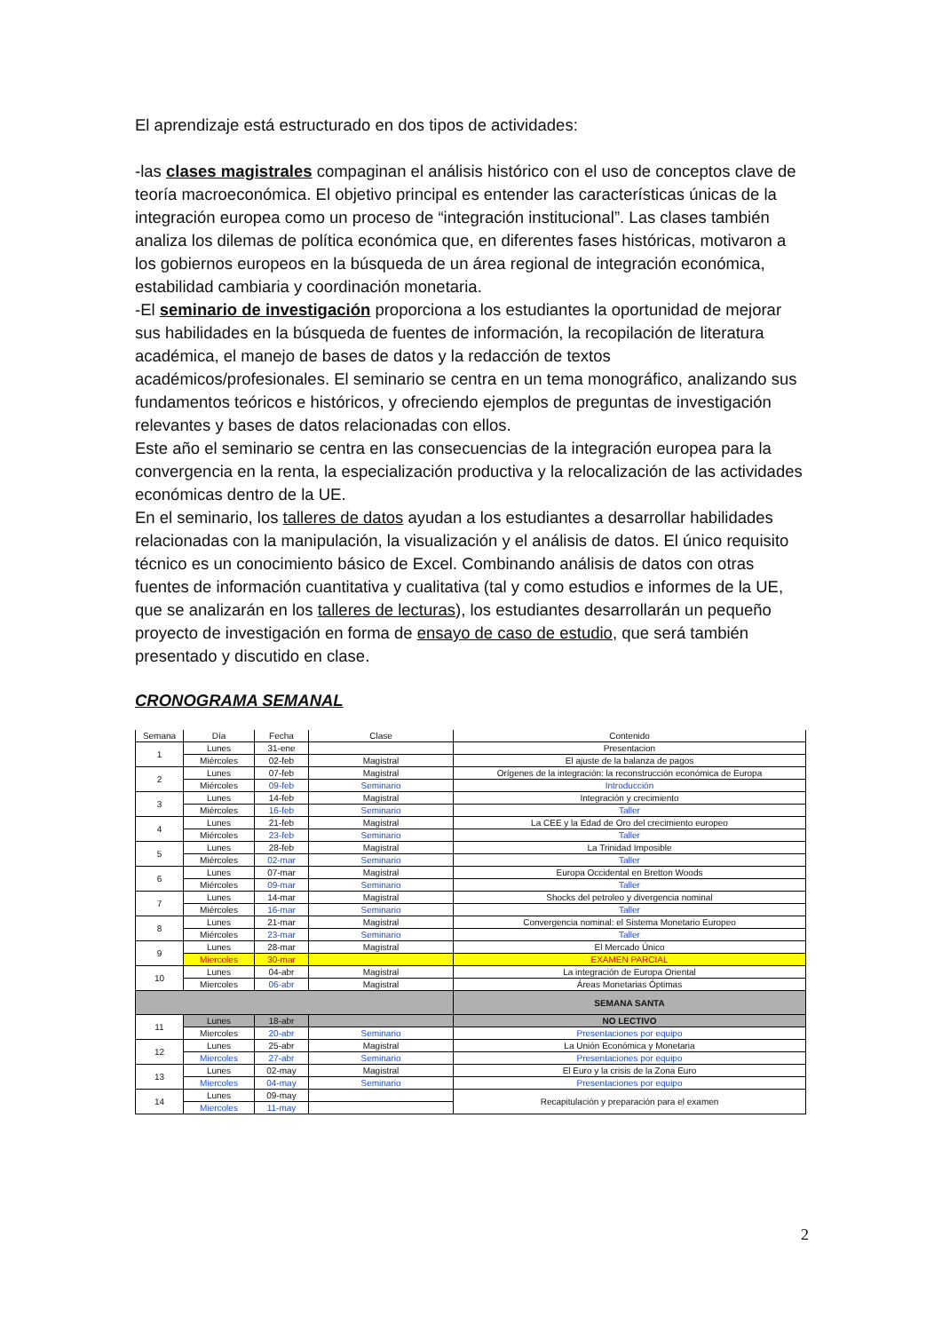El aprendizaje está estructurado en dos tipos de actividades:
-las clases magistrales compaginan el análisis histórico con el uso de conceptos clave de teoría macroeconómica. El objetivo principal es entender las características únicas de la integración europea como un proceso de “integración institucional”. Las clases también analiza los dilemas de política económica que, en diferentes fases históricas, motivaron a los gobiernos europeos en la búsqueda de un área regional de integración económica, estabilidad cambiaria y coordinación monetaria.
-El seminario de investigación proporciona a los estudiantes la oportunidad de mejorar sus habilidades en la búsqueda de fuentes de información, la recopilación de literatura académica, el manejo de bases de datos y la redacción de textos académicos/profesionales. El seminario se centra en un tema monográfico, analizando sus fundamentos teóricos e históricos, y ofreciendo ejemplos de preguntas de investigación relevantes y bases de datos relacionadas con ellos.
Este año el seminario se centra en las consecuencias de la integración europea para la convergencia en la renta, la especialización productiva y la relocalización de las actividades económicas dentro de la UE.
En el seminario, los talleres de datos ayudan a los estudiantes a desarrollar habilidades relacionadas con la manipulación, la visualización y el análisis de datos. El único requisito técnico es un conocimiento básico de Excel. Combinando análisis de datos con otras fuentes de información cuantitativa y cualitativa (tal y como estudios e informes de la UE, que se analizarán en los talleres de lecturas), los estudiantes desarrollarán un pequeño proyecto de investigación en forma de ensayo de caso de estudio, que será también presentado y discutido en clase.
CRONOGRAMA SEMANAL
| Semana | Día | Fecha | Clase | Contenido |
| --- | --- | --- | --- | --- |
| 1 | Lunes | 31-ene | | Presentacion |
| | Miércoles | 02-feb | Magistral | El ajuste de la balanza de pagos |
| 2 | Lunes | 07-feb | Magistral | Orígenes de la integración: la reconstrucción económica de Europa |
| | Miércoles | 09-feb | Seminario | Introducción |
| 3 | Lunes | 14-feb | Magistral | Integración y crecimiento |
| | Miércoles | 16-feb | Seminario | Taller |
| 4 | Lunes | 21-feb | Magistral | La CEE y la Edad de Oro del crecimiento europeo |
| | Miércoles | 23-feb | Seminario | Taller |
| 5 | Lunes | 28-feb | Magistral | La Trinidad Imposible |
| | Miércoles | 02-mar | Seminario | Taller |
| 6 | Lunes | 07-mar | Magistral | Europa Occidental en Bretton Woods |
| | Miércoles | 09-mar | Seminario | Taller |
| 7 | Lunes | 14-mar | Magistral | Shocks del petroleo y divergencia nominal |
| | Miércoles | 16-mar | Seminario | Taller |
| 8 | Lunes | 21-mar | Magistral | Convergencia nominal: el Sistema Monetario Europeo |
| | Miércoles | 23-mar | Seminario | Taller |
| 9 | Lunes | 28-mar | Magistral | El Mercado Único |
| | Miercoles | 30-mar | | EXAMEN PARCIAL |
| 10 | Lunes | 04-abr | Magistral | La integración de Europa Oriental |
| | Miercoles | 06-abr | Magistral | Áreas Monetarias Óptimas |
| | | | | SEMANA SANTA |
| 11 | Lunes | 18-abr | | NO LECTIVO |
| | Miercoles | 20-abr | Seminario | Presentaciones por equipo |
| 12 | Lunes | 25-abr | Magistral | La Unión Económica y Monetaria |
| | Miercoles | 27-abr | Seminario | Presentaciones por equipo |
| 13 | Lunes | 02-may | Magistral | El Euro y la crisis de la Zona Euro |
| | Miercoles | 04-may | Seminario | Presentaciones por equipo |
| 14 | Lunes | 09-may | | Recapitulación y preparación para el examen |
| | Miercoles | 11-may | | |
2